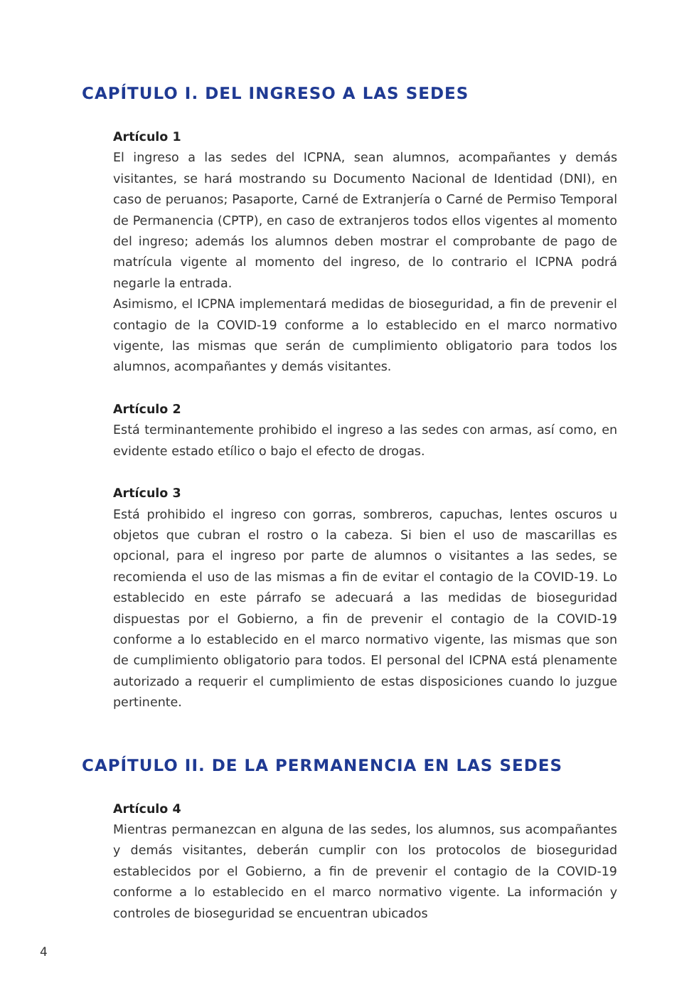CAPÍTULO I. DEL INGRESO A LAS SEDES
Artículo 1
El ingreso a las sedes del ICPNA, sean alumnos, acompañantes y demás visitantes, se hará mostrando su Documento Nacional de Identidad (DNI), en caso de peruanos; Pasaporte, Carné de Extranjería o Carné de Permiso Temporal de Permanencia (CPTP), en caso de extranjeros todos ellos vigentes al momento del ingreso; además los alumnos deben mostrar el comprobante de pago de matrícula vigente al momento del ingreso, de lo contrario el ICPNA podrá negarle la entrada.
Asimismo, el ICPNA implementará medidas de bioseguridad, a fin de prevenir el contagio de la COVID-19 conforme a lo establecido en el marco normativo vigente, las mismas que serán de cumplimiento obligatorio para todos los alumnos, acompañantes y demás visitantes.
Artículo 2
Está terminantemente prohibido el ingreso a las sedes con armas, así como, en evidente estado etílico o bajo el efecto de drogas.
Artículo 3
Está prohibido el ingreso con gorras, sombreros, capuchas, lentes oscuros u objetos que cubran el rostro o la cabeza. Si bien el uso de mascarillas es opcional, para el ingreso por parte de alumnos o visitantes a las sedes, se recomienda el uso de las mismas a fin de evitar el contagio de la COVID-19. Lo establecido en este párrafo se adecuará a las medidas de bioseguridad dispuestas por el Gobierno, a fin de prevenir el contagio de la COVID-19 conforme a lo establecido en el marco normativo vigente, las mismas que son de cumplimiento obligatorio para todos. El personal del ICPNA está plenamente autorizado a requerir el cumplimiento de estas disposiciones cuando lo juzgue pertinente.
CAPÍTULO II. DE LA PERMANENCIA EN LAS SEDES
Artículo 4
Mientras permanezcan en alguna de las sedes, los alumnos, sus acompañantes y demás visitantes, deberán cumplir con los protocolos de bioseguridad establecidos por el Gobierno, a fin de prevenir el contagio de la COVID-19 conforme a lo establecido en el marco normativo vigente. La información y controles de bioseguridad se encuentran ubicados
4